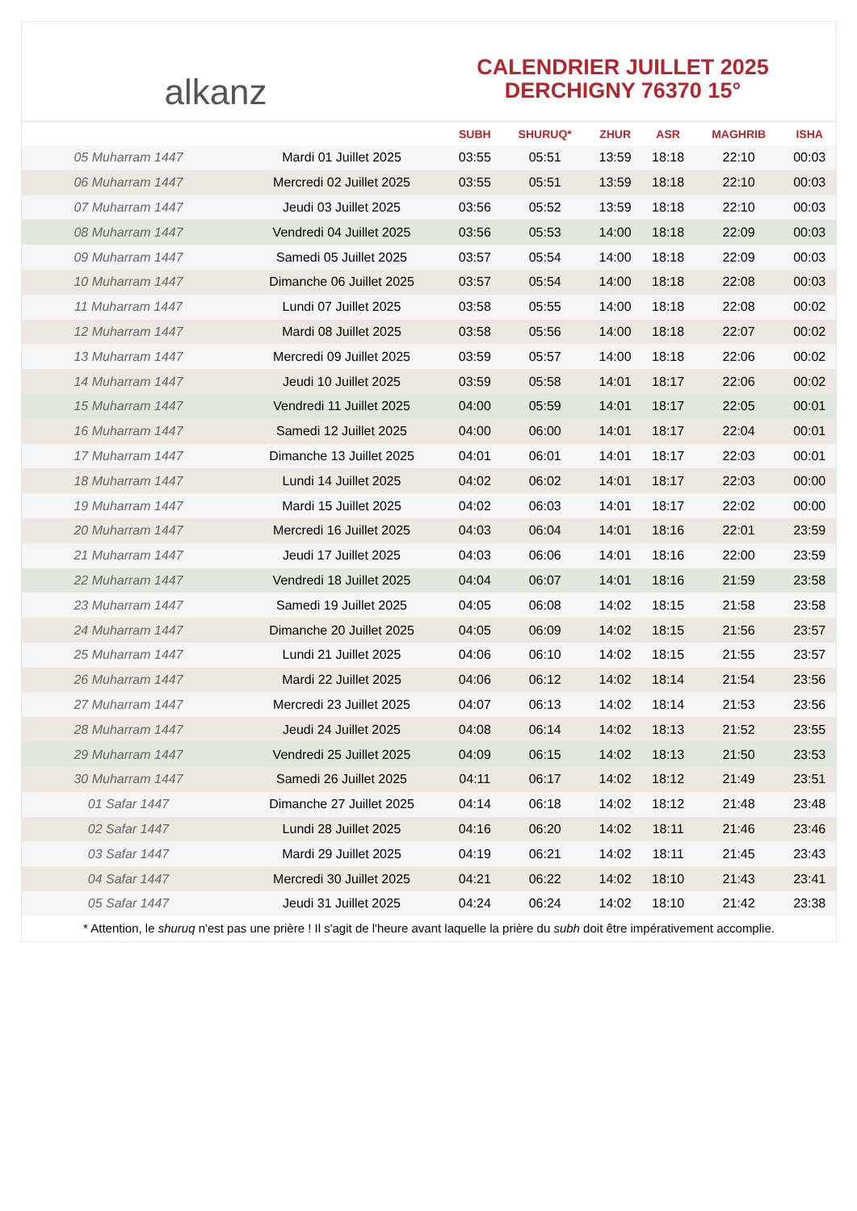alkanz
CALENDRIER JUILLET 2025
DERCHIGNY 76370 15°
| | | SUBH | SHURUQ* | ZHUR | ASR | MAGHRIB | ISHA |
| --- | --- | --- | --- | --- | --- | --- | --- |
| 05 Muharram 1447 | Mardi 01 Juillet 2025 | 03:55 | 05:51 | 13:59 | 18:18 | 22:10 | 00:03 |
| 06 Muharram 1447 | Mercredi 02 Juillet 2025 | 03:55 | 05:51 | 13:59 | 18:18 | 22:10 | 00:03 |
| 07 Muharram 1447 | Jeudi 03 Juillet 2025 | 03:56 | 05:52 | 13:59 | 18:18 | 22:10 | 00:03 |
| 08 Muharram 1447 | Vendredi 04 Juillet 2025 | 03:56 | 05:53 | 14:00 | 18:18 | 22:09 | 00:03 |
| 09 Muharram 1447 | Samedi 05 Juillet 2025 | 03:57 | 05:54 | 14:00 | 18:18 | 22:09 | 00:03 |
| 10 Muharram 1447 | Dimanche 06 Juillet 2025 | 03:57 | 05:54 | 14:00 | 18:18 | 22:08 | 00:03 |
| 11 Muharram 1447 | Lundi 07 Juillet 2025 | 03:58 | 05:55 | 14:00 | 18:18 | 22:08 | 00:02 |
| 12 Muharram 1447 | Mardi 08 Juillet 2025 | 03:58 | 05:56 | 14:00 | 18:18 | 22:07 | 00:02 |
| 13 Muharram 1447 | Mercredi 09 Juillet 2025 | 03:59 | 05:57 | 14:00 | 18:18 | 22:06 | 00:02 |
| 14 Muharram 1447 | Jeudi 10 Juillet 2025 | 03:59 | 05:58 | 14:01 | 18:17 | 22:06 | 00:02 |
| 15 Muharram 1447 | Vendredi 11 Juillet 2025 | 04:00 | 05:59 | 14:01 | 18:17 | 22:05 | 00:01 |
| 16 Muharram 1447 | Samedi 12 Juillet 2025 | 04:00 | 06:00 | 14:01 | 18:17 | 22:04 | 00:01 |
| 17 Muharram 1447 | Dimanche 13 Juillet 2025 | 04:01 | 06:01 | 14:01 | 18:17 | 22:03 | 00:01 |
| 18 Muharram 1447 | Lundi 14 Juillet 2025 | 04:02 | 06:02 | 14:01 | 18:17 | 22:03 | 00:00 |
| 19 Muharram 1447 | Mardi 15 Juillet 2025 | 04:02 | 06:03 | 14:01 | 18:17 | 22:02 | 00:00 |
| 20 Muharram 1447 | Mercredi 16 Juillet 2025 | 04:03 | 06:04 | 14:01 | 18:16 | 22:01 | 23:59 |
| 21 Muharram 1447 | Jeudi 17 Juillet 2025 | 04:03 | 06:06 | 14:01 | 18:16 | 22:00 | 23:59 |
| 22 Muharram 1447 | Vendredi 18 Juillet 2025 | 04:04 | 06:07 | 14:01 | 18:16 | 21:59 | 23:58 |
| 23 Muharram 1447 | Samedi 19 Juillet 2025 | 04:05 | 06:08 | 14:02 | 18:15 | 21:58 | 23:58 |
| 24 Muharram 1447 | Dimanche 20 Juillet 2025 | 04:05 | 06:09 | 14:02 | 18:15 | 21:56 | 23:57 |
| 25 Muharram 1447 | Lundi 21 Juillet 2025 | 04:06 | 06:10 | 14:02 | 18:15 | 21:55 | 23:57 |
| 26 Muharram 1447 | Mardi 22 Juillet 2025 | 04:06 | 06:12 | 14:02 | 18:14 | 21:54 | 23:56 |
| 27 Muharram 1447 | Mercredi 23 Juillet 2025 | 04:07 | 06:13 | 14:02 | 18:14 | 21:53 | 23:56 |
| 28 Muharram 1447 | Jeudi 24 Juillet 2025 | 04:08 | 06:14 | 14:02 | 18:13 | 21:52 | 23:55 |
| 29 Muharram 1447 | Vendredi 25 Juillet 2025 | 04:09 | 06:15 | 14:02 | 18:13 | 21:50 | 23:53 |
| 30 Muharram 1447 | Samedi 26 Juillet 2025 | 04:11 | 06:17 | 14:02 | 18:12 | 21:49 | 23:51 |
| 01 Safar 1447 | Dimanche 27 Juillet 2025 | 04:14 | 06:18 | 14:02 | 18:12 | 21:48 | 23:48 |
| 02 Safar 1447 | Lundi 28 Juillet 2025 | 04:16 | 06:20 | 14:02 | 18:11 | 21:46 | 23:46 |
| 03 Safar 1447 | Mardi 29 Juillet 2025 | 04:19 | 06:21 | 14:02 | 18:11 | 21:45 | 23:43 |
| 04 Safar 1447 | Mercredi 30 Juillet 2025 | 04:21 | 06:22 | 14:02 | 18:10 | 21:43 | 23:41 |
| 05 Safar 1447 | Jeudi 31 Juillet 2025 | 04:24 | 06:24 | 14:02 | 18:10 | 21:42 | 23:38 |
* Attention, le shuruq n'est pas une prière ! Il s'agit de l'heure avant laquelle la prière du subh doit être impérativement accomplie.